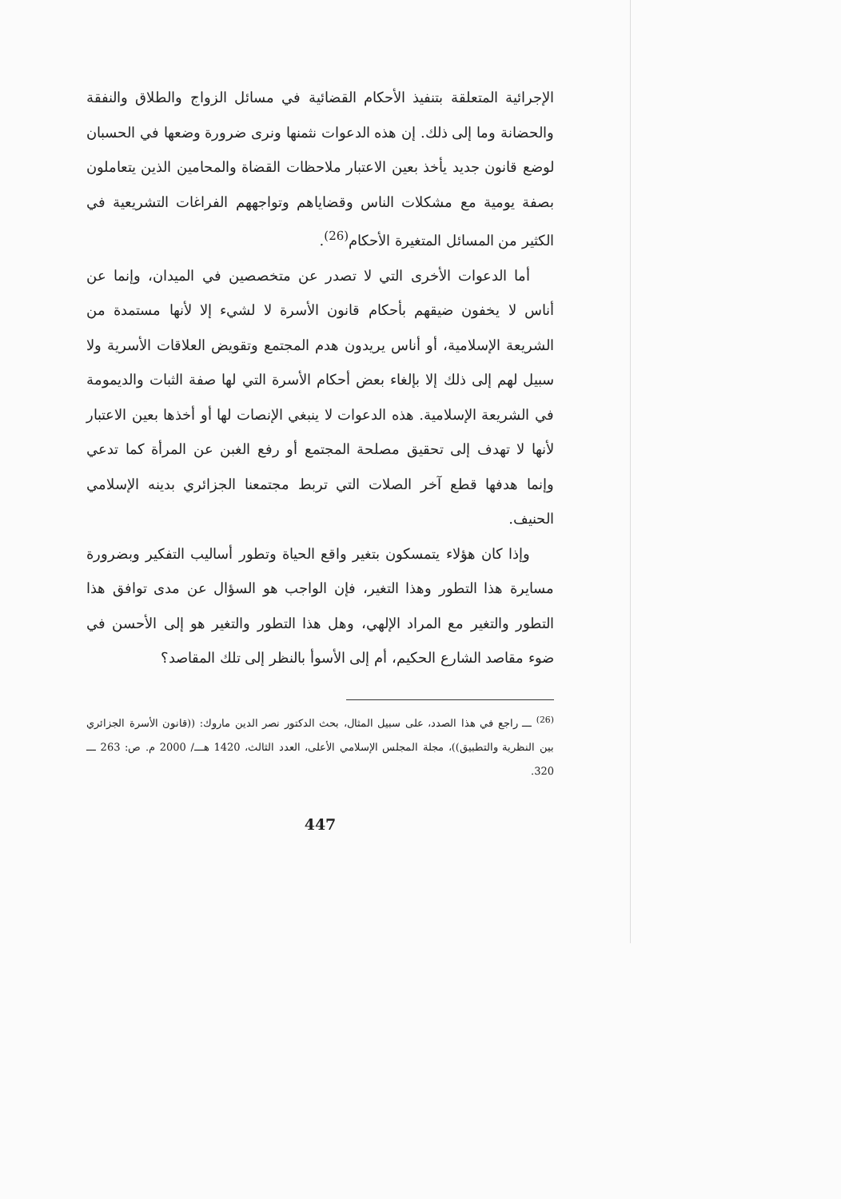الإجرائية المتعلقة بتنفيذ الأحكام القضائية في مسائل الزواج والطلاق والنفقة والحضانة وما إلى ذلك. إن هذه الدعوات نثمنها ونرى ضرورة وضعها في الحسبان لوضع قانون جديد يأخذ بعين الاعتبار ملاحظات القضاة والمحامين الذين يتعاملون بصفة يومية مع مشكلات الناس وقضاياهم وتواجههم الفراغات التشريعية في الكثير من المسائل المتغيرة الأحكام<sup>(26)</sup>.
أما الدعوات الأخرى التي لا تصدر عن متخصصين في الميدان، وإنما عن أناس لا يخفون ضيقهم بأحكام قانون الأسرة لا لشيء إلا لأنها مستمدة من الشريعة الإسلامية، أو أناس يريدون هدم المجتمع وتقويض العلاقات الأسرية ولا سبيل لهم إلى ذلك إلا بإلغاء بعض أحكام الأسرة التي لها صفة الثبات والديمومة في الشريعة الإسلامية. هذه الدعوات لا ينبغي الإنصات لها أو أخذها بعين الاعتبار لأنها لا تهدف إلى تحقيق مصلحة المجتمع أو رفع الغبن عن المرأة كما تدعي وإنما هدفها قطع آخر الصلات التي تربط مجتمعنا الجزائري بدينه الإسلامي الحنيف.
وإذا كان هؤلاء يتمسكون بتغير واقع الحياة وتطور أساليب التفكير وبضرورة مسايرة هذا التطور وهذا التغير، فإن الواجب هو السؤال عن مدى توافق هذا التطور والتغير مع المراد الإلهي، وهل هذا التطور والتغير هو إلى الأحسن في ضوء مقاصد الشارع الحكيم، أم إلى الأسوأ بالنظر إلى تلك المقاصد؟
<sup>(26)</sup> ـــ راجع في هذا الصدد، على سبيل المثال، بحث الدكتور نصر الدين ماروك: ((قانون الأسرة الجزائري بين النظرية والتطبيق))، مجلة المجلس الإسلامي الأعلى، العدد الثالث، 1420 هـــ/ 2000 م. ص: 263 ـــ 320.
447